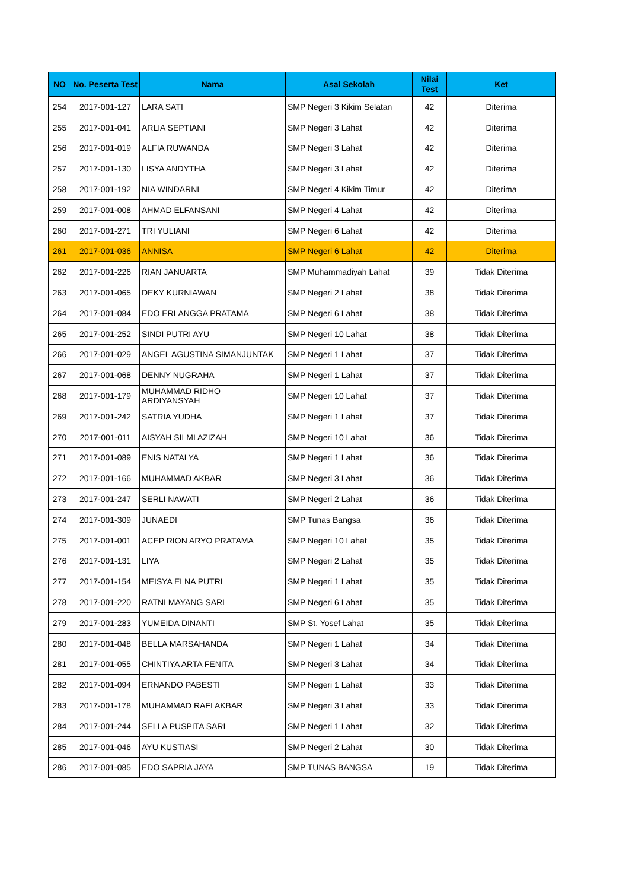| NO | No. Peserta Test | Nama | Asal Sekolah | Nilai Test | Ket |
| --- | --- | --- | --- | --- | --- |
| 254 | 2017-001-127 | LARA SATI | SMP Negeri 3 Kikim Selatan | 42 | Diterima |
| 255 | 2017-001-041 | ARLIA SEPTIANI | SMP Negeri 3 Lahat | 42 | Diterima |
| 256 | 2017-001-019 | ALFIA RUWANDA | SMP Negeri 3 Lahat | 42 | Diterima |
| 257 | 2017-001-130 | LISYA ANDYTHA | SMP Negeri 3 Lahat | 42 | Diterima |
| 258 | 2017-001-192 | NIA WINDARNI | SMP Negeri 4 Kikim Timur | 42 | Diterima |
| 259 | 2017-001-008 | AHMAD ELFANSANI | SMP Negeri 4 Lahat | 42 | Diterima |
| 260 | 2017-001-271 | TRI YULIANI | SMP Negeri 6 Lahat | 42 | Diterima |
| 261 | 2017-001-036 | ANNISA | SMP Negeri 6 Lahat | 42 | Diterima |
| 262 | 2017-001-226 | RIAN JANUARTA | SMP Muhammadiyah Lahat | 39 | Tidak Diterima |
| 263 | 2017-001-065 | DEKY KURNIAWAN | SMP Negeri 2 Lahat | 38 | Tidak Diterima |
| 264 | 2017-001-084 | EDO ERLANGGA PRATAMA | SMP Negeri 6 Lahat | 38 | Tidak Diterima |
| 265 | 2017-001-252 | SINDI PUTRI AYU | SMP Negeri 10 Lahat | 38 | Tidak Diterima |
| 266 | 2017-001-029 | ANGEL AGUSTINA SIMANJUNTAK | SMP Negeri 1 Lahat | 37 | Tidak Diterima |
| 267 | 2017-001-068 | DENNY NUGRAHA | SMP Negeri 1 Lahat | 37 | Tidak Diterima |
| 268 | 2017-001-179 | MUHAMMAD RIDHO ARDIYANSYAH | SMP Negeri 10 Lahat | 37 | Tidak Diterima |
| 269 | 2017-001-242 | SATRIA YUDHA | SMP Negeri 1 Lahat | 37 | Tidak Diterima |
| 270 | 2017-001-011 | AISYAH SILMI AZIZAH | SMP Negeri 10 Lahat | 36 | Tidak Diterima |
| 271 | 2017-001-089 | ENIS NATALYA | SMP Negeri 1 Lahat | 36 | Tidak Diterima |
| 272 | 2017-001-166 | MUHAMMAD AKBAR | SMP Negeri 3 Lahat | 36 | Tidak Diterima |
| 273 | 2017-001-247 | SERLI NAWATI | SMP Negeri 2 Lahat | 36 | Tidak Diterima |
| 274 | 2017-001-309 | JUNAEDI | SMP Tunas Bangsa | 36 | Tidak Diterima |
| 275 | 2017-001-001 | ACEP RION ARYO PRATAMA | SMP Negeri 10 Lahat | 35 | Tidak Diterima |
| 276 | 2017-001-131 | LIYA | SMP Negeri 2 Lahat | 35 | Tidak Diterima |
| 277 | 2017-001-154 | MEISYA ELNA PUTRI | SMP Negeri 1 Lahat | 35 | Tidak Diterima |
| 278 | 2017-001-220 | RATNI MAYANG SARI | SMP Negeri 6 Lahat | 35 | Tidak Diterima |
| 279 | 2017-001-283 | YUMEIDA DINANTI | SMP St. Yosef Lahat | 35 | Tidak Diterima |
| 280 | 2017-001-048 | BELLA MARSAHANDA | SMP Negeri 1 Lahat | 34 | Tidak Diterima |
| 281 | 2017-001-055 | CHINTIYA ARTA FENITA | SMP Negeri 3 Lahat | 34 | Tidak Diterima |
| 282 | 2017-001-094 | ERNANDO PABESTI | SMP Negeri 1 Lahat | 33 | Tidak Diterima |
| 283 | 2017-001-178 | MUHAMMAD RAFI AKBAR | SMP Negeri 3 Lahat | 33 | Tidak Diterima |
| 284 | 2017-001-244 | SELLA PUSPITA SARI | SMP Negeri 1 Lahat | 32 | Tidak Diterima |
| 285 | 2017-001-046 | AYU KUSTIASI | SMP Negeri 2 Lahat | 30 | Tidak Diterima |
| 286 | 2017-001-085 | EDO SAPRIA JAYA | SMP TUNAS BANGSA | 19 | Tidak Diterima |